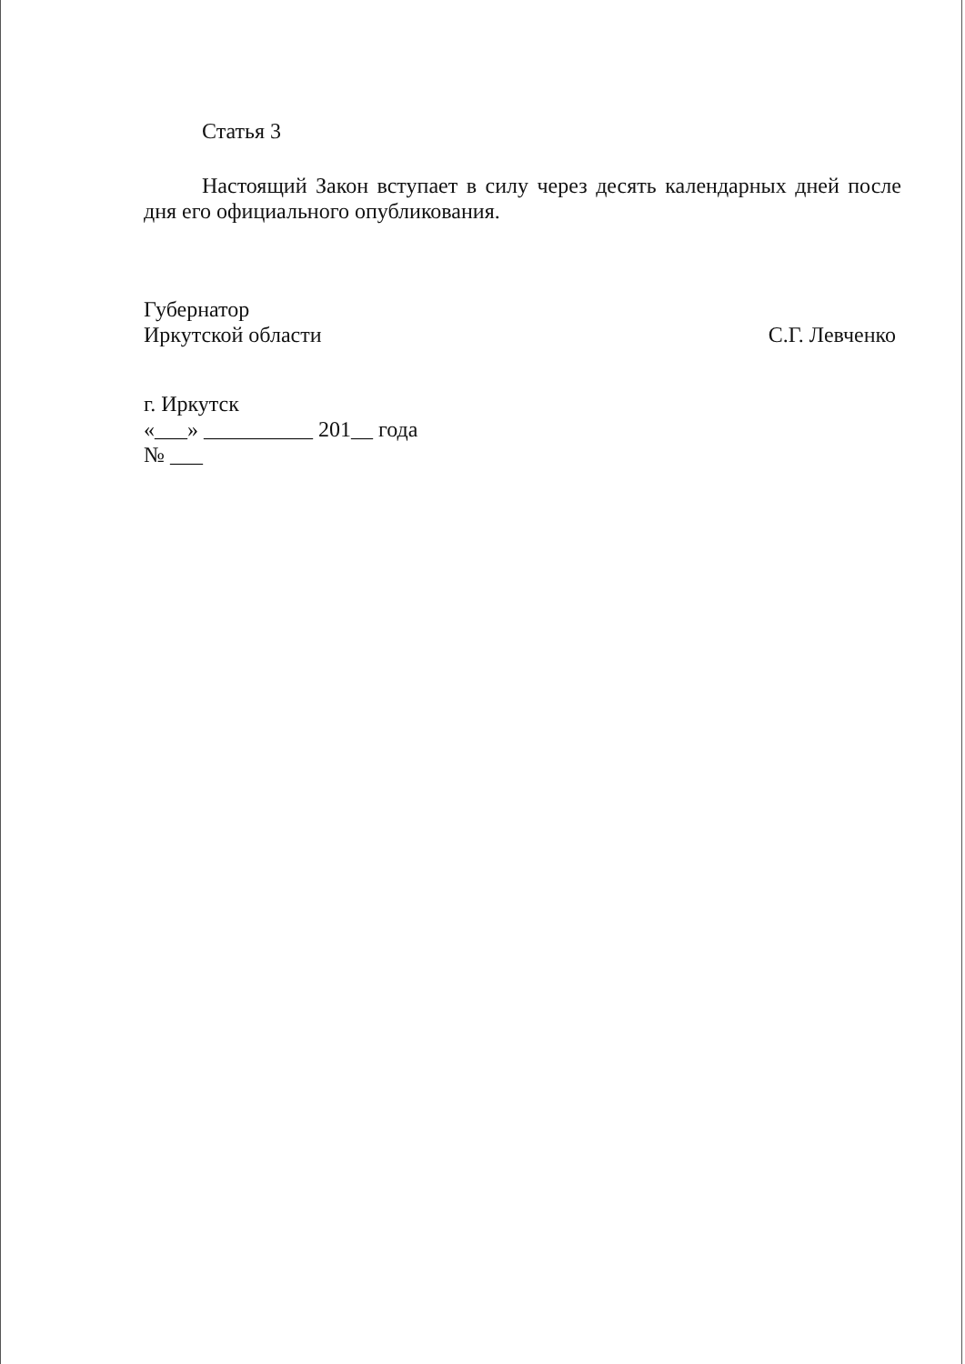Статья 3
Настоящий Закон вступает в силу через десять календарных дней после дня его официального опубликования.
Губернатор
Иркутской области С.Г. Левченко
г. Иркутск
«___» __________ 201__ года
№ ___